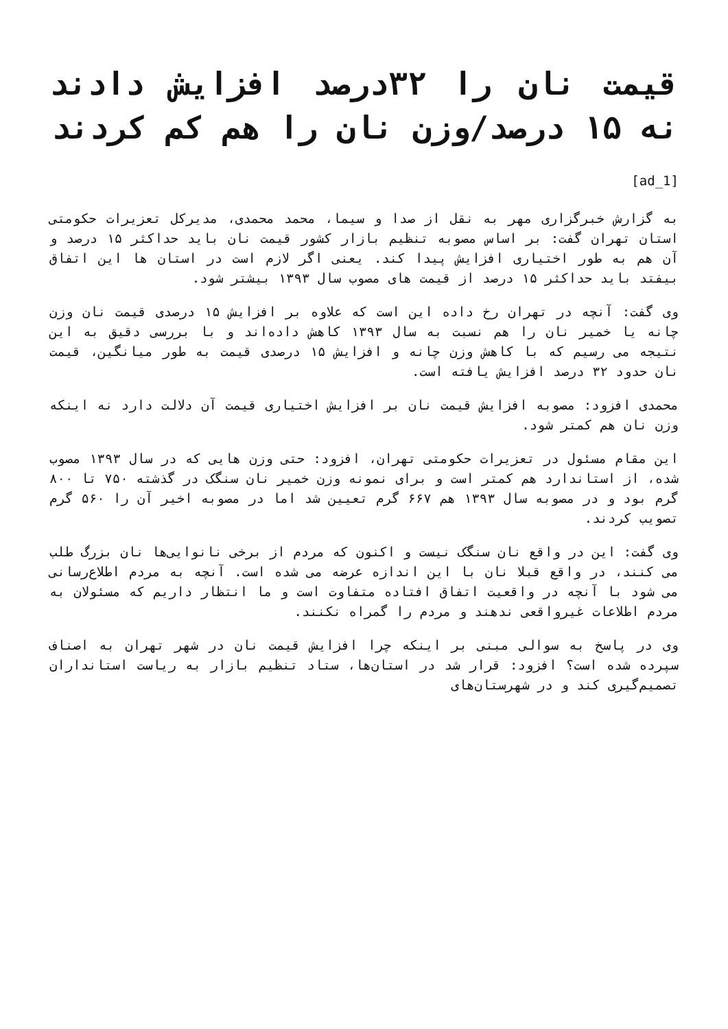قیمت نان را ۳۲درصد افزایش دادند نه ۱۵ درصد/وزن نان را هم کم کردند
[ad_1]
به گزارش خبرگزاری مهر به نقل از صدا و سیما، محمد محمدی، مدیرکل تعزیرات حکومتی استان تهران گفت: بر اساس مصوبه تنظیم بازار کشور قیمت نان باید حداکثر ۱۵ درصد و آن هم به طور اختیاری افزایش پیدا کند. یعنی اگر لازم است در استان ها این اتفاق بیفتد باید حداکثر ۱۵ درصد از قیمت های مصوب سال ۱۳۹۳ بیشتر شود.
وی گفت: آنچه در تهران رخ داده این است که علاوه بر افزایش ۱۵ درصدی قیمت نان وزن چانه یا خمیر نان را هم نسبت به سال ۱۳۹۳ کاهش داده‌اند و با بررسی دقیق به این نتیجه می رسیم که با کاهش وزن چانه و افزایش ۱۵ درصدی قیمت به طور میانگین، قیمت نان حدود ۳۲ درصد افزایش یافته است.
محمدی افزود: مصوبه افزایش قیمت نان بر افزایش اختیاری قیمت آن دلالت دارد نه اینکه وزن نان هم کمتر شود.
این مقام مسئول در تعزیرات حکومتی تهران، افزود: حتی وزن هایی که در سال ۱۳۹۳ مصوب شده، از استاندارد هم کمتر است و برای نمونه وزن خمیر نان سنگک در گذشته ۷۵۰ تا ۸۰۰ گرم بود و در مصوبه سال ۱۳۹۳ هم ۶۶۷ گرم تعیین شد اما در مصوبه اخیر آن را ۵۶۰ گرم تصویب کردند.
وی گفت: این در واقع نان سنگک نیست و اکنون که مردم از برخی نانوایی‌ها نان بزرگ طلب می کنند، در واقع قبلا نان با این اندازه عرضه می شده است. آنچه به مردم اطلاع‌رسانی می شود با آنچه در واقعیت اتفاق افتاده متفاوت است و ما انتظار داریم که مسئولان به مردم اطلاعات غیرواقعی ندهند و مردم را گمراه نکنند.
وی در پاسخ به سوالی مبنی بر اینکه چرا افزایش قیمت نان در شهر تهران به اصناف سپرده شده است؟ افزود: قرار شد در استان‌ها، ستاد تنظیم بازار به ریاست استانداران تصمیم‌گیری کند و در شهرستان‌های